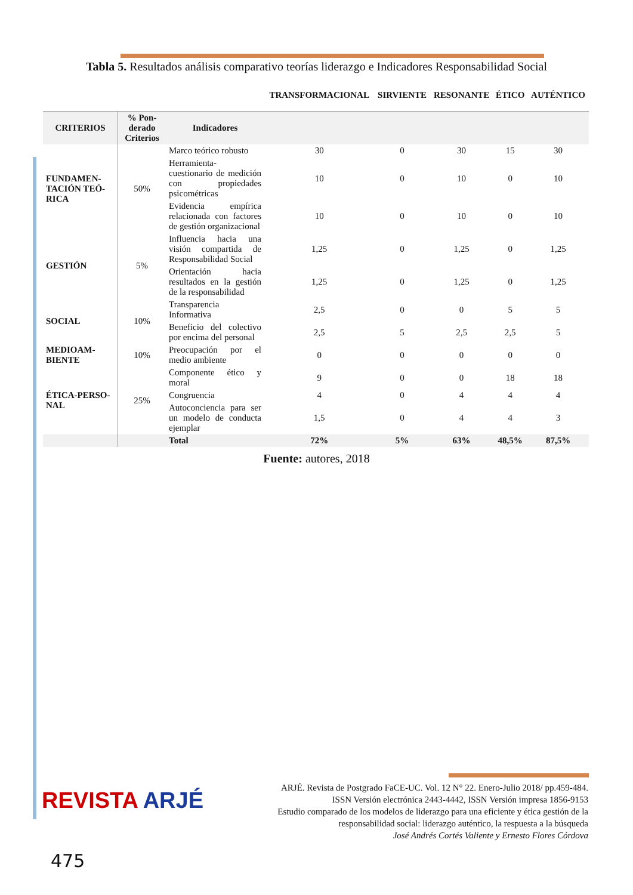Tabla 5. Resultados análisis comparativo teorías liderazgo e Indicadores Responsabilidad Social
| | | | TRANSFORMACIONAL | SIRVIENTE | RESONANTE | ÉTICO | AUTÉNTICO |
| --- | --- | --- | --- | --- | --- | --- | --- |
| CRITERIOS | % Pon-derado Criterios | Indicadores | | | | | |
| FUNDAMEN-TACIÓN TEÓ-RICA | 50% | Marco teórico robusto | 30 | 0 | 30 | 15 | 30 |
| | | Herramienta- cuestionario de medición con propiedades psicométricas | 10 | 0 | 10 | 0 | 10 |
| | | Evidencia empírica relacionada con factores de gestión organizacional | 10 | 0 | 10 | 0 | 10 |
| GESTIÓN | 5% | Influencia hacia una visión compartida de Responsabilidad Social | 1,25 | 0 | 1,25 | 0 | 1,25 |
| | | Orientación hacia resultados en la gestión de la responsabilidad | 1,25 | 0 | 1,25 | 0 | 1,25 |
| SOCIAL | 10% | Transparencia Informativa | 2,5 | 0 | 0 | 5 | 5 |
| | | Beneficio del colectivo por encima del personal | 2,5 | 5 | 2,5 | 2,5 | 5 |
| MEDIOAM-BIENTE | 10% | Preocupación por el medio ambiente | 0 | 0 | 0 | 0 | 0 |
| ÉTICA-PERSO-NAL | 25% | Componente ético y moral | 9 | 0 | 0 | 18 | 18 |
| | | Congruencia | 4 | 0 | 4 | 4 | 4 |
| | | Autoconciencia para ser un modelo de conducta ejemplar | 1,5 | 0 | 4 | 4 | 3 |
| | | Total | 72% | 5% | 63% | 48,5% | 87,5% |
Fuente: autores, 2018
REVISTA ARJÉ
ARJÉ. Revista de Postgrado FaCE-UC. Vol. 12 N° 22. Enero-Julio 2018/ pp.459-484.
ISSN Versión electrónica 2443-4442, ISSN Versión impresa 1856-9153
Estudio comparado de los modelos de liderazgo para una eficiente y ética gestión de la
responsabilidad social: liderazgo auténtico, la respuesta a la búsqueda
José Andrés Cortés Valiente y Ernesto Flores Córdova
475